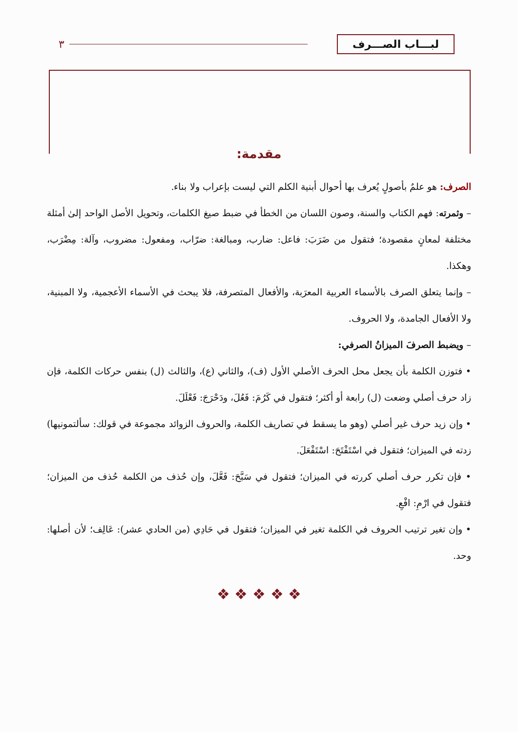لبـــاب الصـــرف
٣
مقدمة:
الصرف: هو علمٌ بأصولٍ يُعرف بها أحوال أبنية الكلم التي ليست بإعراب ولا بناء.
– وثمرته: فهم الكتاب والسنة، وصون اللسان من الخطأ في ضبط صيغ الكلمات، وتحويل الأصل الواحد إلىٰ أمثلة مختلفة لمعانٍ مقصودة؛ فتقول من ضَرَبَ: فاعل: ضارب، ومبالغة: ضرّاب، ومفعول: مضروب، وآلة: مِضْرَب، وهكذا.
– وإنما يتعلق الصرف بالأسماء العربية المعرَبة، والأفعال المتصرفة، فلا يبحث في الأسماء الأعجمية، ولا المبنية، ولا الأفعال الجامدة، ولا الحروف.
– ويضبط الصرفَ الميزانُ الصرفي:
• فتوزن الكلمة بأن يجعل محل الحرف الأصلي الأول (ف)، والثاني (ع)، والثالث (ل) بنفس حركات الكلمة، فإن زاد حرف أصلي وضعت (ل) رابعة أو أكثر؛ فتقول في كَرُمَ: فَعُلَ، ودَحْرَجَ: فَعْلَلَ.
• وإن زيد حرف غير أصلي (وهو ما يسقط في تصاريف الكلمة، والحروف الزوائد مجموعة في قولك: سألتمونيها) زدته في الميزان؛ فتقول في اسْتَفْتَحَ: اسْتَفْعَلَ.
• فإن تكرر حرف أصلي كررته في الميزان؛ فتقول في سَبَّحَ: فَعَّلَ، وإن حُذف من الكلمة حُذف من الميزان؛ فتقول في ارْمِ: افْعِ.
• وإن تغير ترتيب الحروف في الكلمة تغير في الميزان؛ فتقول في حَادِي (من الحادي عشر): عَالِف؛ لأن أصلها: وحد.
❖ ❖ ❖ ❖ ❖